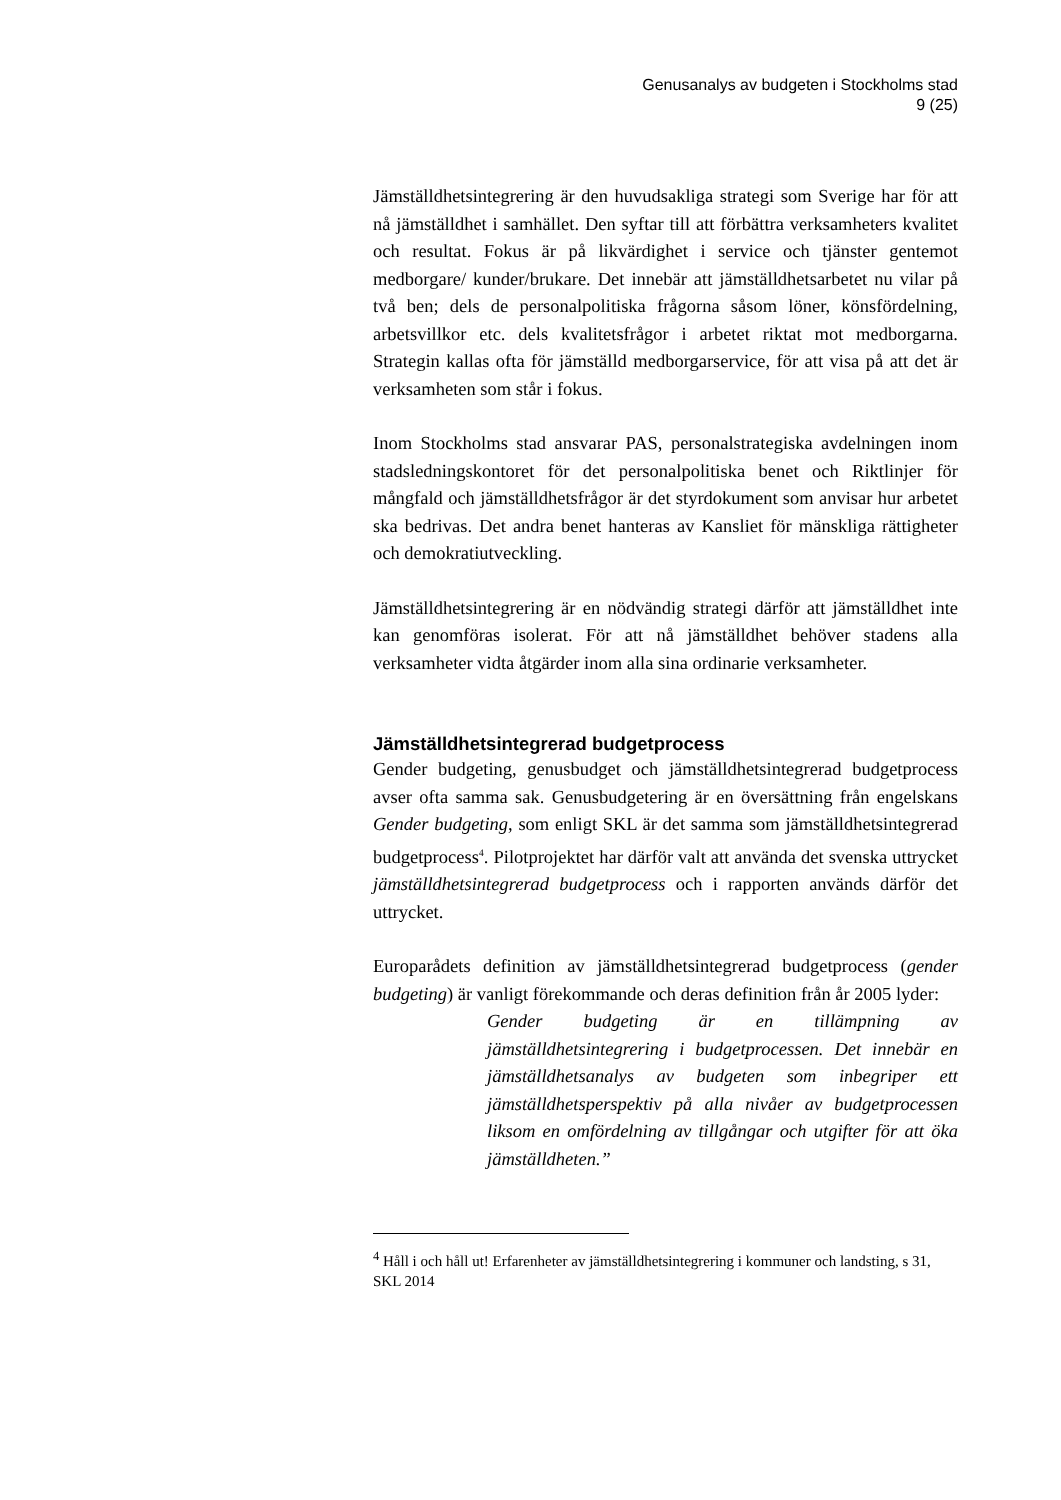Genusanalys av budgeten i Stockholms stad
9 (25)
Jämställdhetsintegrering är den huvudsakliga strategi som Sverige har för att nå jämställdhet i samhället. Den syftar till att förbättra verksamheters kvalitet och resultat. Fokus är på likvärdighet i service och tjänster gentemot medborgare/ kunder/brukare. Det innebär att jämställdhetsarbetet nu vilar på två ben; dels de personalpolitiska frågorna såsom löner, könsfördelning, arbetsvillkor etc. dels kvalitetsfrågor i arbetet riktat mot medborgarna. Strategin kallas ofta för jämställd medborgarservice, för att visa på att det är verksamheten som står i fokus.
Inom Stockholms stad ansvarar PAS, personalstrategiska avdelningen inom stadsledningskontoret för det personalpolitiska benet och Riktlinjer för mångfald och jämställdhetsfrågor är det styrdokument som anvisar hur arbetet ska bedrivas. Det andra benet hanteras av Kansliet för mänskliga rättigheter och demokratiutveckling.
Jämställdhetsintegrering är en nödvändig strategi därför att jämställdhet inte kan genomföras isolerat. För att nå jämställdhet behöver stadens alla verksamheter vidta åtgärder inom alla sina ordinarie verksamheter.
Jämställdhetsintegrerad budgetprocess
Gender budgeting, genusbudget och jämställdhetsintegrerad budgetprocess avser ofta samma sak. Genusbudgetering är en översättning från engelskans Gender budgeting, som enligt SKL är det samma som jämställdhetsintegrerad budgetprocess<sup>4</sup>. Pilotprojektet har därför valt att använda det svenska uttrycket jämställdhetsintegrerad budgetprocess och i rapporten används därför det uttrycket.
Europarådets definition av jämställdhetsintegrerad budgetprocess (gender budgeting) är vanligt förekommande och deras definition från år 2005 lyder:
Gender budgeting är en tillämpning av jämställdhetsintegrering i budgetprocessen. Det innebär en jämställdhetsanalys av budgeten som inbegriper ett jämställdhetsperspektiv på alla nivåer av budgetprocessen liksom en omfördelning av tillgångar och utgifter för att öka jämställdheten.”
<sup>4</sup> Håll i och håll ut! Erfarenheter av jämställdhetsintegrering i kommuner och landsting, s 31, SKL 2014